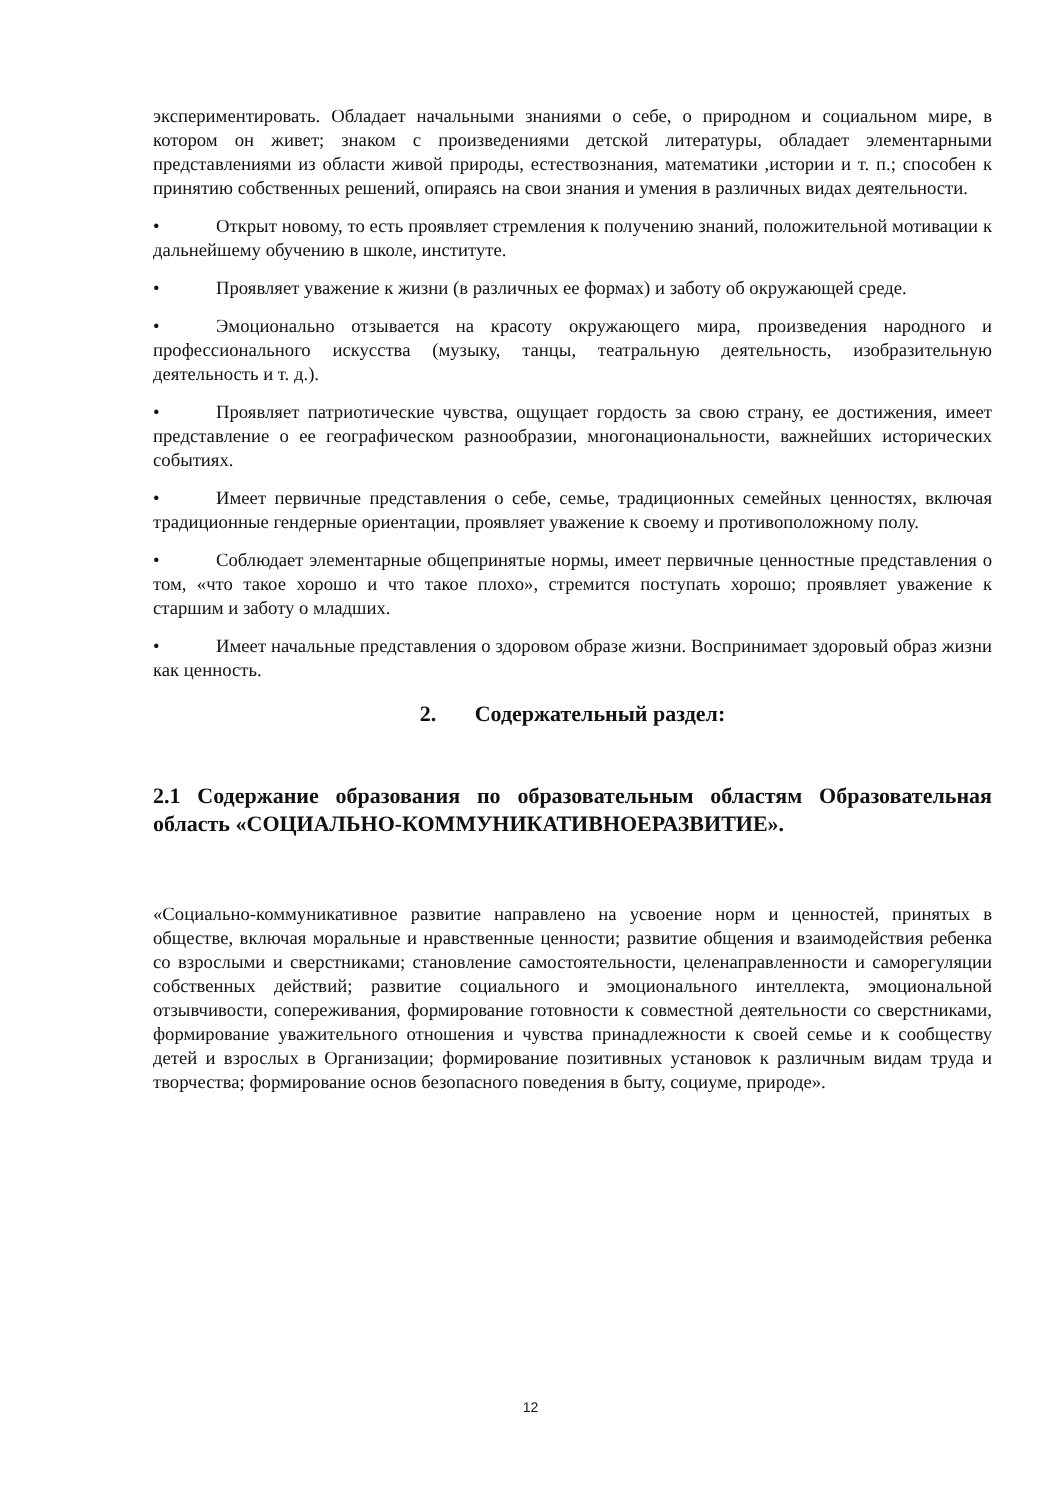экспериментировать. Обладает начальными знаниями о себе, о природном и социальном мире, в котором он живет; знаком с произведениями детской литературы, обладает элементарными представлениями из области живой природы, естествознания, математики ,истории и т. п.; способен к принятию собственных решений, опираясь на свои знания и умения в различных видах деятельности.
• Открыт новому, то есть проявляет стремления к получению знаний, положительной мотивации к дальнейшему обучению в школе, институте.
• Проявляет уважение к жизни (в различных ее формах) и заботу об окружающей среде.
• Эмоционально отзывается на красоту окружающего мира, произведения народного и профессионального искусства (музыку, танцы, театральную деятельность, изобразительную деятельность и т. д.).
• Проявляет патриотические чувства, ощущает гордость за свою страну, ее достижения, имеет представление о ее географическом разнообразии, многонациональности, важнейших исторических событиях.
• Имеет первичные представления о себе, семье, традиционных семейных ценностях, включая традиционные гендерные ориентации, проявляет уважение к своему и противоположному полу.
• Соблюдает элементарные общепринятые нормы, имеет первичные ценностные представления о том, «что такое хорошо и что такое плохо», стремится поступать хорошо; проявляет уважение к старшим и заботу о младших.
• Имеет начальные представления о здоровом образе жизни. Воспринимает здоровый образ жизни как ценность.
2. Содержательный раздел:
2.1 Содержание образования по образовательным областям Образовательная область «СОЦИАЛЬНО-КОММУНИКАТИВНОЕРАЗВИТИЕ».
«Социально-коммуникативное развитие направлено на усвоение норм и ценностей, принятых в обществе, включая моральные и нравственные ценности; развитие общения и взаимодействия ребенка со взрослыми и сверстниками; становление самостоятельности, целенаправленности и саморегуляции собственных действий; развитие социального и эмоционального интеллекта, эмоциональной отзывчивости, сопереживания, формирование готовности к совместной деятельности со сверстниками, формирование уважительного отношения и чувства принадлежности к своей семье и к сообществу детей и взрослых в Организации; формирование позитивных установок к различным видам труда и творчества; формирование основ безопасного поведения в быту, социуме, природе».
12